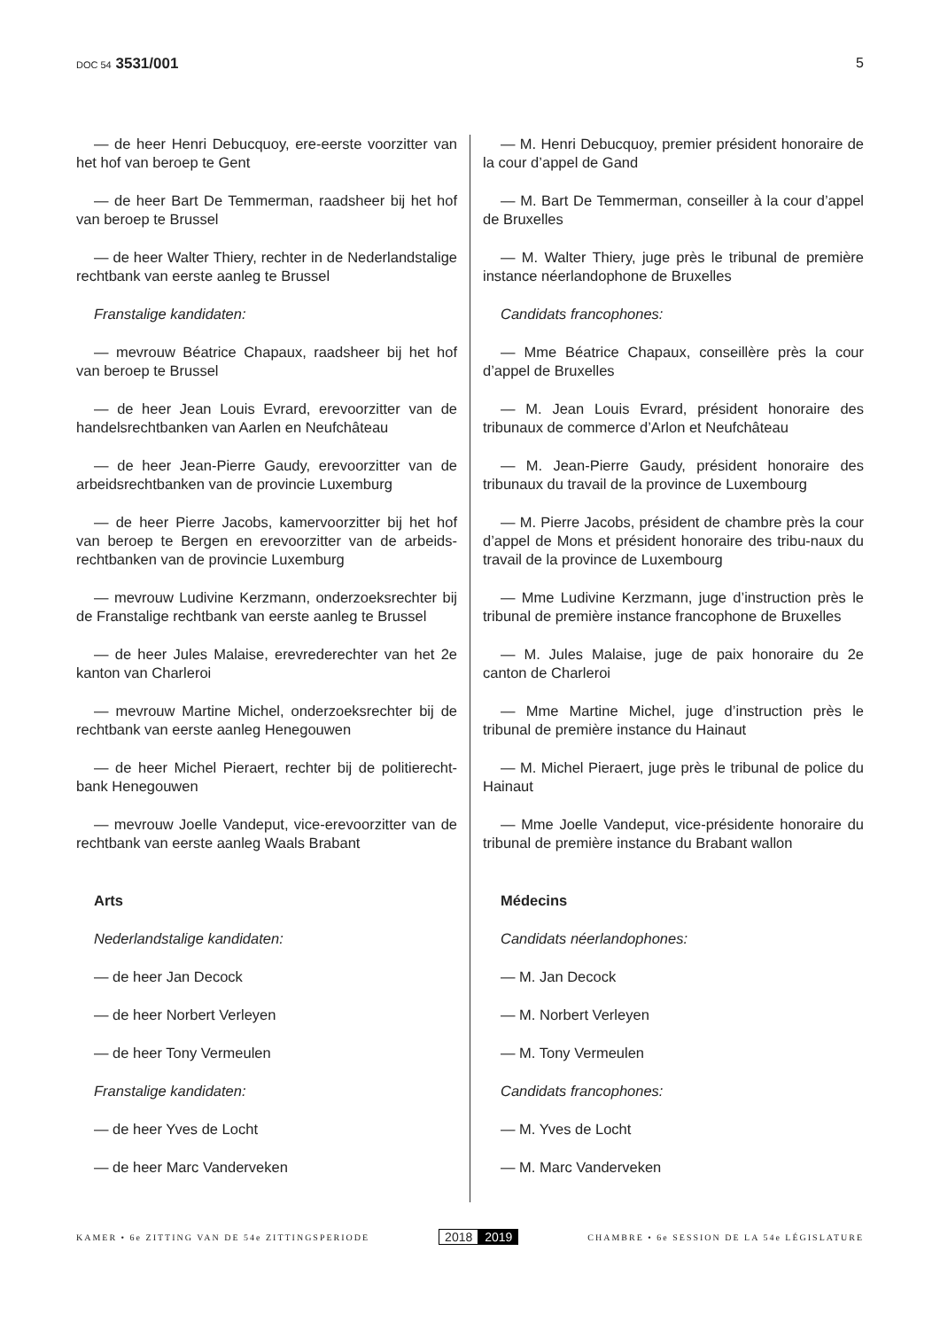DOC 54 3531/001 5
— de heer Henri Debucquoy, ere-eerste voorzitter van het hof van beroep te Gent
— de heer Bart De Temmerman, raadsheer bij het hof van beroep te Brussel
— de heer Walter Thiery, rechter in de Nederlandstalige rechtbank van eerste aanleg te Brussel
Franstalige kandidaten:
— mevrouw Béatrice Chapaux, raadsheer bij het hof van beroep te Brussel
— de heer Jean Louis Evrard, erevoorzitter van de handelsrechtbanken van Aarlen en Neufchâteau
— de heer Jean-Pierre Gaudy, erevoorzitter van de arbeidsrechtbanken van de provincie Luxemburg
— de heer Pierre Jacobs, kamervoorzitter bij het hof van beroep te Bergen en erevoorzitter van de arbeids-rechtbanken van de provincie Luxemburg
— mevrouw Ludivine Kerzmann, onderzoeksrechter bij de Franstalige rechtbank van eerste aanleg te Brussel
— de heer Jules Malaise, erevrederechter van het 2e kanton van Charleroi
— mevrouw Martine Michel, onderzoeksrechter bij de rechtbank van eerste aanleg Henegouwen
— de heer Michel Pieraert, rechter bij de politierecht-bank Henegouwen
— mevrouw Joelle Vandeput, vice-erevoorzitter van de rechtbank van eerste aanleg Waals Brabant
Arts
Nederlandstalige kandidaten:
— de heer Jan Decock
— de heer Norbert Verleyen
— de heer Tony Vermeulen
Franstalige kandidaten:
— de heer Yves de Locht
— de heer Marc Vanderveken
— M. Henri Debucquoy, premier président honoraire de la cour d’appel de Gand
— M. Bart De Temmerman, conseiller à la cour d’appel de Bruxelles
— M. Walter Thiery, juge près le tribunal de première instance néerlandophone de Bruxelles
Candidats francophones:
— Mme Béatrice Chapaux, conseillère près la cour d’appel de Bruxelles
— M. Jean Louis Evrard, président honoraire des tribunaux de commerce d’Arlon et Neufchâteau
— M. Jean-Pierre Gaudy, président honoraire des tribunaux du travail de la province de Luxembourg
— M. Pierre Jacobs, président de chambre près la cour d’appel de Mons et président honoraire des tribu-naux du travail de la province de Luxembourg
— Mme Ludivine Kerzmann, juge d’instruction près le tribunal de première instance francophone de Bruxelles
— M. Jules Malaise, juge de paix honoraire du 2e canton de Charleroi
— Mme Martine Michel, juge d’instruction près le tribunal de première instance du Hainaut
— M. Michel Pieraert, juge près le tribunal de police du Hainaut
— Mme Joelle Vandeput, vice-présidente honoraire du tribunal de première instance du Brabant wallon
Médecins
Candidats néerlandophones:
— M. Jan Decock
— M. Norbert Verleyen
— M. Tony Vermeulen
Candidats francophones:
— M. Yves de Locht
— M. Marc Vanderveken
KAMER • 6e ZITTING VAN DE 54e ZITTINGSPERIODE
2018 2019
CHAMBRE • 6e SESSION DE LA 54e LÉGISLATURE